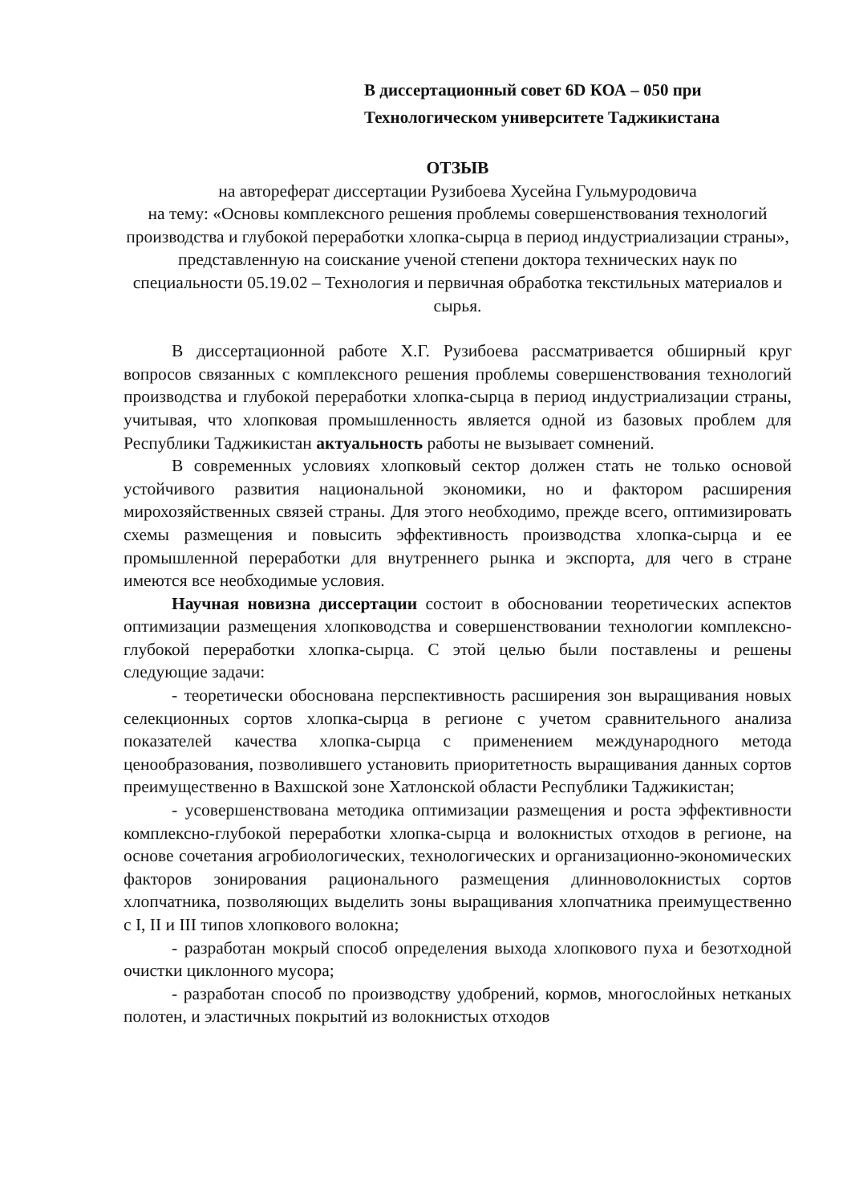В диссертационный совет 6D КОА – 050 при
Технологическом университете Таджикистана
ОТЗЫВ
на автореферат диссертации Рузибоева Хусейна Гульмуродовича
на тему: «Основы комплексного решения проблемы совершенствования технологий производства и глубокой переработки хлопка-сырца в период индустриализации страны», представленную на соискание ученой степени доктора технических наук по специальности 05.19.02 – Технология и первичная обработка текстильных материалов и сырья.
В диссертационной работе Х.Г. Рузибоева рассматривается обширный круг вопросов связанных с комплексного решения проблемы совершенствования технологий производства и глубокой переработки хлопка-сырца в период индустриализации страны, учитывая, что хлопковая промышленность является одной из базовых проблем для Республики Таджикистан актуальность работы не вызывает сомнений.
В современных условиях хлопковый сектор должен стать не только основой устойчивого развития национальной экономики, но и фактором расширения мирохозяйственных связей страны. Для этого необходимо, прежде всего, оптимизировать схемы размещения и повысить эффективность производства хлопка-сырца и ее промышленной переработки для внутреннего рынка и экспорта, для чего в стране имеются все необходимые условия.
Научная новизна диссертации состоит в обосновании теоретических аспектов оптимизации размещения хлопководства и совершенствовании технологии комплексно-глубокой переработки хлопка-сырца. С этой целью были поставлены и решены следующие задачи:
- теоретически обоснована перспективность расширения зон выращивания новых селекционных сортов хлопка-сырца в регионе с учетом сравнительного анализа показателей качества хлопка-сырца с применением международного метода ценообразования, позволившего установить приоритетность выращивания данных сортов преимущественно в Вахшской зоне Хатлонской области Республики Таджикистан;
- усовершенствована методика оптимизации размещения и роста эффективности комплексно-глубокой переработки хлопка-сырца и волокнистых отходов в регионе, на основе сочетания агробиологических, технологических и организационно-экономических факторов зонирования рационального размещения длинноволокнистых сортов хлопчатника, позволяющих выделить зоны выращивания хлопчатника преимущественно с I, II и III типов хлопкового волокна;
- разработан мокрый способ определения выхода хлопкового пуха и безотходной очистки циклонного мусора;
- разработан способ по производству удобрений, кормов, многослойных нетканых полотен, и эластичных покрытий из волокнистых отходов